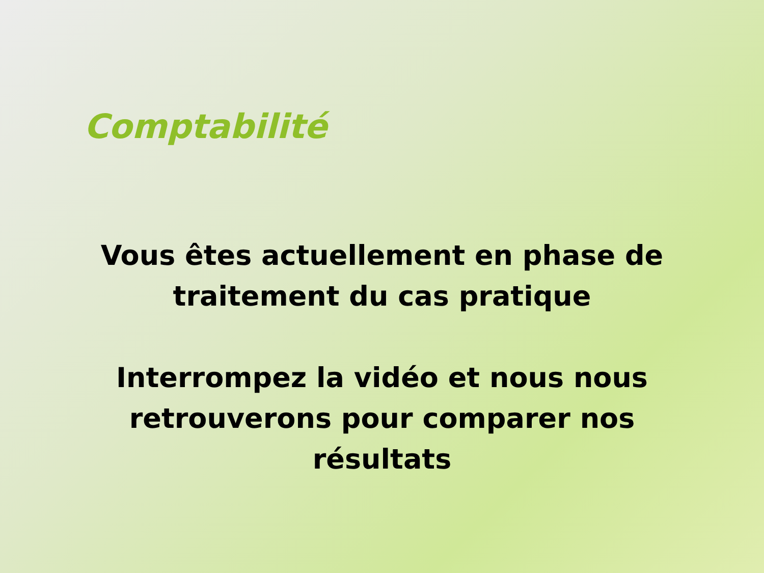Comptabilité
Vous êtes actuellement en phase de traitement du cas pratique
Interrompez la vidéo et nous nous retrouverons pour comparer nos résultats